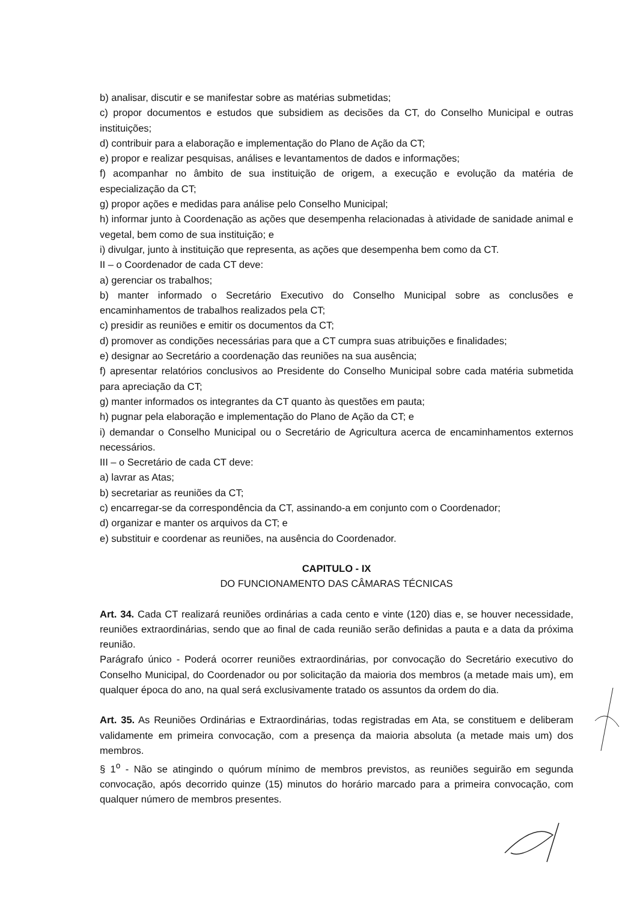b) analisar, discutir e se manifestar sobre as matérias submetidas;
c) propor documentos e estudos que subsidiem as decisões da CT, do Conselho Municipal e outras instituições;
d) contribuir para a elaboração e implementação do Plano de Ação da CT;
e) propor e realizar pesquisas, análises e levantamentos de dados e informações;
f) acompanhar no âmbito de sua instituição de origem, a execução e evolução da matéria de especialização da CT;
g) propor ações e medidas para análise pelo Conselho Municipal;
h) informar junto à Coordenação as ações que desempenha relacionadas à atividade de sanidade animal e vegetal, bem como de sua instituição; e
i) divulgar, junto à instituição que representa, as ações que desempenha bem como da CT.
II – o Coordenador de cada CT deve:
a) gerenciar os trabalhos;
b) manter informado o Secretário Executivo do Conselho Municipal sobre as conclusões e encaminhamentos de trabalhos realizados pela CT;
c) presidir as reuniões e emitir os documentos da CT;
d) promover as condições necessárias para que a CT cumpra suas atribuições e finalidades;
e) designar ao Secretário a coordenação das reuniões na sua ausência;
f) apresentar relatórios conclusivos ao Presidente do Conselho Municipal sobre cada matéria submetida para apreciação da CT;
g) manter informados os integrantes da CT quanto às questões em pauta;
h) pugnar pela elaboração e implementação do Plano de Ação da CT; e
i) demandar o Conselho Municipal ou o Secretário de Agricultura acerca de encaminhamentos externos necessários.
III – o Secretário de cada CT deve:
a) lavrar as Atas;
b) secretariar as reuniões da CT;
c) encarregar-se da correspondência da CT, assinando-a em conjunto com o Coordenador;
d) organizar e manter os arquivos da CT; e
e) substituir e coordenar as reuniões, na ausência do Coordenador.
CAPITULO - IX
DO FUNCIONAMENTO DAS CÂMARAS TÉCNICAS
Art. 34. Cada CT realizará reuniões ordinárias a cada cento e vinte (120) dias e, se houver necessidade, reuniões extraordinárias, sendo que ao final de cada reunião serão definidas a pauta e a data da próxima reunião.
Parágrafo único - Poderá ocorrer reuniões extraordinárias, por convocação do Secretário executivo do Conselho Municipal, do Coordenador ou por solicitação da maioria dos membros (a metade mais um), em qualquer época do ano, na qual será exclusivamente tratado os assuntos da ordem do dia.
Art. 35. As Reuniões Ordinárias e Extraordinárias, todas registradas em Ata, se constituem e deliberam validamente em primeira convocação, com a presença da maioria absoluta (a metade mais um) dos membros.
§ 1<sup>o</sup> - Não se atingindo o quórum mínimo de membros previstos, as reuniões seguirão em segunda convocação, após decorrido quinze (15) minutos do horário marcado para a primeira convocação, com qualquer número de membros presentes.